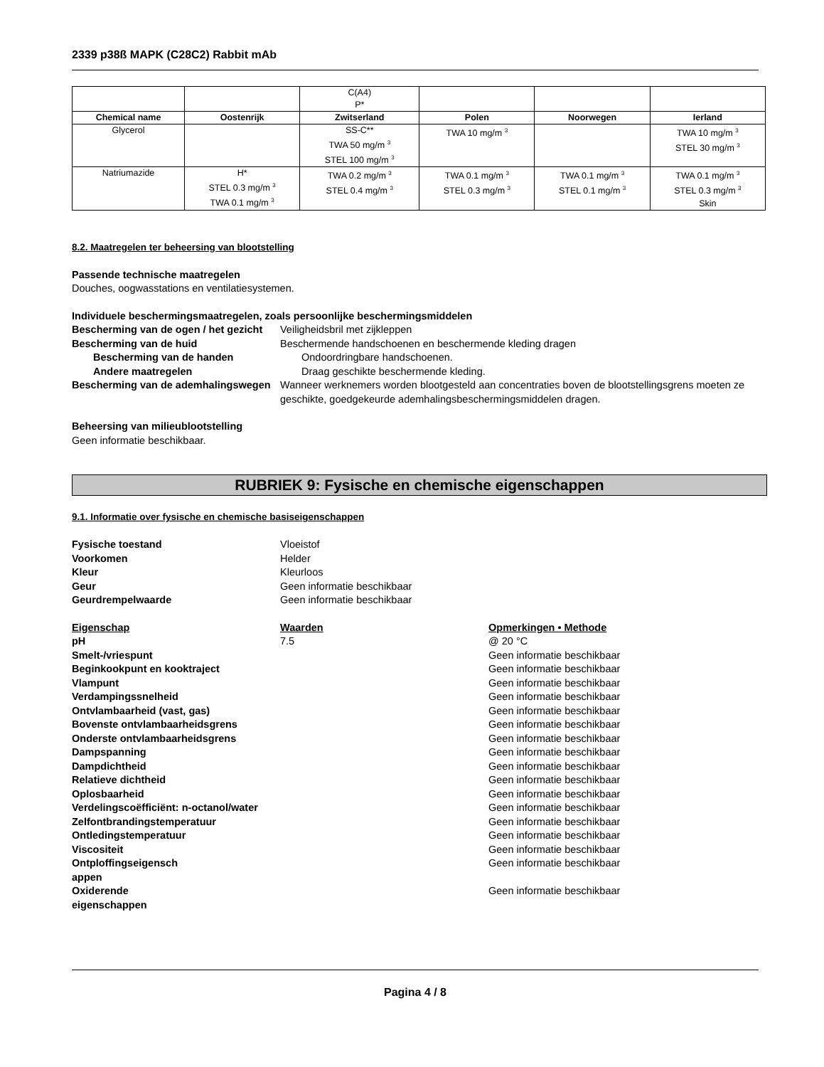2339 p38ß MAPK (C28C2) Rabbit mAb
| | | C(A4) P* | | | |
| Chemical name | Oostenrijk | Zwitserland | Polen | Noorwegen | Ierland |
| Glycerol | | SS-C** TWA 50 mg/m <sup>3</sup> STEL 100 mg/m <sup>3</sup> | TWA 10 mg/m <sup>3</sup> | | TWA 10 mg/m <sup>3</sup> STEL 30 mg/m <sup>3</sup> |
| Natriumazide | H* STEL 0.3 mg/m <sup>3</sup> TWA 0.1 mg/m <sup>3</sup> | TWA 0.2 mg/m <sup>3</sup> STEL 0.4 mg/m <sup>3</sup> | TWA 0.1 mg/m <sup>3</sup> STEL 0.3 mg/m <sup>3</sup> | TWA 0.1 mg/m <sup>3</sup> STEL 0.1 mg/m <sup>3</sup> | TWA 0.1 mg/m <sup>3</sup> STEL 0.3 mg/m <sup>3</sup> Skin |
8.2. Maatregelen ter beheersing van blootstelling
Passende technische maatregelen
Douches, oogwasstations en ventilatiesystemen.
Individuele beschermingsmaatregelen, zoals persoonlijke beschermingsmiddelen
Bescherming van de ogen / het gezicht
Veiligheidsbril met zijkleppen
Bescherming van de huid Beschermende handschoenen en beschermende kleding dragen
Bescherming van de handen Ondoordringbare handschoenen.
Andere maatregelen Draag geschikte beschermende kleding.
Bescherming van de ademhalingswegen
Wanneer werknemers worden blootgesteld aan concentraties boven de blootstellingsgrens moeten ze geschikte, goedgekeurde ademhalingsbeschermingsmiddelen dragen.
Beheersing van milieublootstelling
Geen informatie beschikbaar.
RUBRIEK 9: Fysische en chemische eigenschappen
9.1. Informatie over fysische en chemische basiseigenschappen
Fysische toestand Vloeistof
Voorkomen Helder
Kleur Kleurloos
Geur Geen informatie beschikbaar
Geurdrempelwaarde Geen informatie beschikbaar
Eigenschap Waarden Opmerkingen • Methode
pH 7.5 @ 20 °C
Smelt-/vriespunt Geen informatie beschikbaar
Beginkookpunt en kooktraject Geen informatie beschikbaar
Vlampunt Geen informatie beschikbaar
Verdampingssnelheid Geen informatie beschikbaar
Ontvlambaarheid (vast, gas) Geen informatie beschikbaar
Bovenste ontvlambaarheidsgrens Geen informatie beschikbaar
Onderste ontvlambaarheidsgrens Geen informatie beschikbaar
Dampspanning Geen informatie beschikbaar
Dampdichtheid Geen informatie beschikbaar
Relatieve dichtheid Geen informatie beschikbaar
Oplosbaarheid Geen informatie beschikbaar
Verdelingscoëfficiënt: n-octanol/water
Geen informatie beschikbaar
Zelfontbrandingstemperatuur Geen informatie beschikbaar
Ontledingstemperatuur Geen informatie beschikbaar
Viscositeit Geen informatie beschikbaar
Ontploffingseigensch appen
Geen informatie beschikbaar
Oxiderende eigenschappen
Geen informatie beschikbaar
Pagina 4 / 8